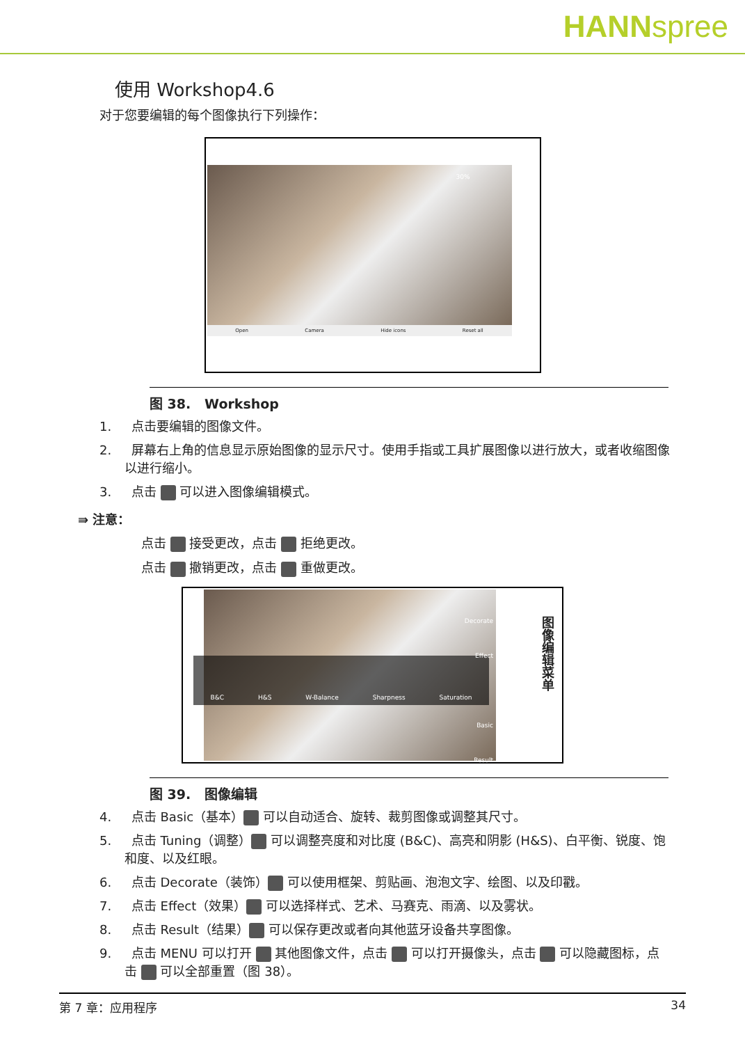HANNspree
使用 Workshop4.6
对于您要编辑的每个图像执行下列操作：
30%
Open Camera Hide icons Reset all
图 38. Workshop
1. 点击要编辑的图像文件。
2. 屏幕右上角的信息显示原始图像的显示尺寸。使用手指或工具扩展图像以进行放大，或者收缩图像以进行缩小。
3. 点击 可以进入图像编辑模式。
⇛ 注意：
点击 接受更改，点击 拒绝更改。
点击 撤销更改，点击 重做更改。
B&C H&S W-Balance Sharpness Saturation
Decorate
Effect
Basic
Result
图像编辑菜单
图 39. 图像编辑
4. 点击 Basic（基本） 可以自动适合、旋转、裁剪图像或调整其尺寸。
5. 点击 Tuning（调整） 可以调整亮度和对比度 (B&C)、高亮和阴影 (H&S)、白平衡、锐度、饱和度、以及红眼。
6. 点击 Decorate（装饰） 可以使用框架、剪贴画、泡泡文字、绘图、以及印戳。
7. 点击 Effect（效果） 可以选择样式、艺术、马赛克、雨滴、以及雾状。
8. 点击 Result（结果） 可以保存更改或者向其他蓝牙设备共享图像。
9. 点击 MENU 可以打开 其他图像文件，点击 可以打开摄像头，点击 可以隐藏图标，点击 可以全部重置（图 38）。
第 7 章：应用程序 34